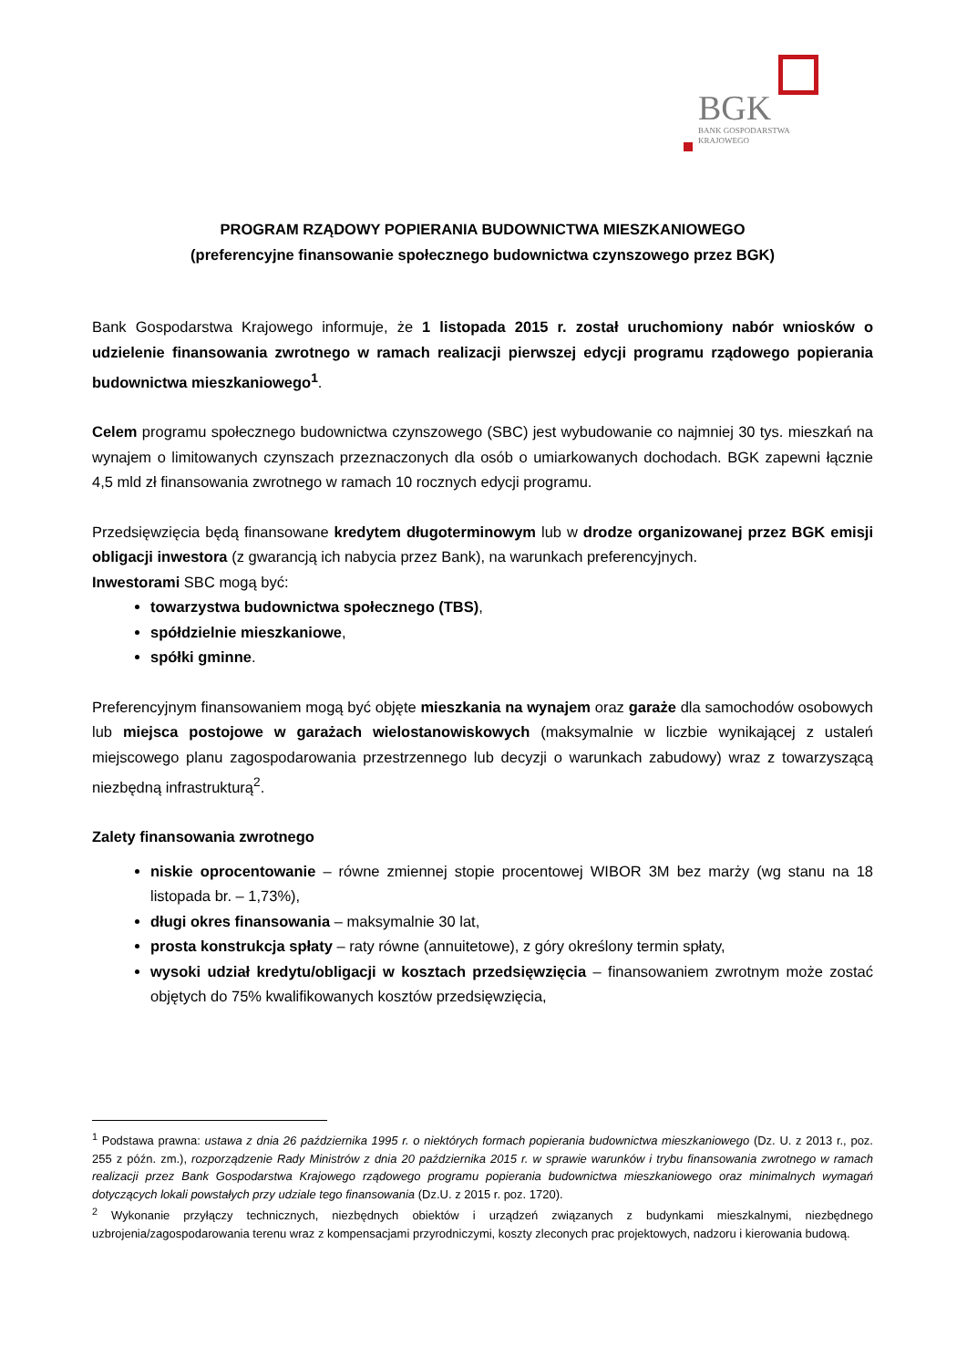BGK
BANK GOSPODARSTWA
KRAJOWEGO
PROGRAM RZĄDOWY POPIERANIA BUDOWNICTWA MIESZKANIOWEGO
(preferencyjne finansowanie społecznego budownictwa czynszowego przez BGK)
Bank Gospodarstwa Krajowego informuje, że 1 listopada 2015 r. został uruchomiony nabór wniosków o udzielenie finansowania zwrotnego w ramach realizacji pierwszej edycji programu rządowego popierania budownictwa mieszkaniowego<sup>1</sup>.
Celem programu społecznego budownictwa czynszowego (SBC) jest wybudowanie co najmniej 30 tys. mieszkań na wynajem o limitowanych czynszach przeznaczonych dla osób o umiarkowanych dochodach. BGK zapewni łącznie 4,5 mld zł finansowania zwrotnego w ramach 10 rocznych edycji programu.
Przedsięwzięcia będą finansowane kredytem długoterminowym lub w drodze organizowanej przez BGK emisji obligacji inwestora (z gwarancją ich nabycia przez Bank), na warunkach preferencyjnych.
Inwestorami SBC mogą być:
towarzystwa budownictwa społecznego (TBS),
spółdzielnie mieszkaniowe,
spółki gminne.
Preferencyjnym finansowaniem mogą być objęte mieszkania na wynajem oraz garaże dla samochodów osobowych lub miejsca postojowe w garażach wielostanowiskowych (maksymalnie w liczbie wynikającej z ustaleń miejscowego planu zagospodarowania przestrzennego lub decyzji o warunkach zabudowy) wraz z towarzyszącą niezbędną infrastrukturą<sup>2</sup>.
Zalety finansowania zwrotnego
niskie oprocentowanie – równe zmiennej stopie procentowej WIBOR 3M bez marży (wg stanu na 18 listopada br. – 1,73%),
długi okres finansowania – maksymalnie 30 lat,
prosta konstrukcja spłaty – raty równe (annuitetowe), z góry określony termin spłaty,
wysoki udział kredytu/obligacji w kosztach przedsięwzięcia – finansowaniem zwrotnym może zostać objętych do 75% kwalifikowanych kosztów przedsięwzięcia,
<sup>1</sup> Podstawa prawna: ustawa z dnia 26 października 1995 r. o niektórych formach popierania budownictwa mieszkaniowego (Dz. U. z 2013 r., poz. 255 z późn. zm.), rozporządzenie Rady Ministrów z dnia 20 października 2015 r. w sprawie warunków i trybu finansowania zwrotnego w ramach realizacji przez Bank Gospodarstwa Krajowego rządowego programu popierania budownictwa mieszkaniowego oraz minimalnych wymagań dotyczących lokali powstałych przy udziale tego finansowania (Dz.U. z 2015 r. poz. 1720).
<sup>2</sup> Wykonanie przyłączy technicznych, niezbędnych obiektów i urządzeń związanych z budynkami mieszkalnymi, niezbędnego uzbrojenia/zagospodarowania terenu wraz z kompensacjami przyrodniczymi, koszty zleconych prac projektowych, nadzoru i kierowania budową.